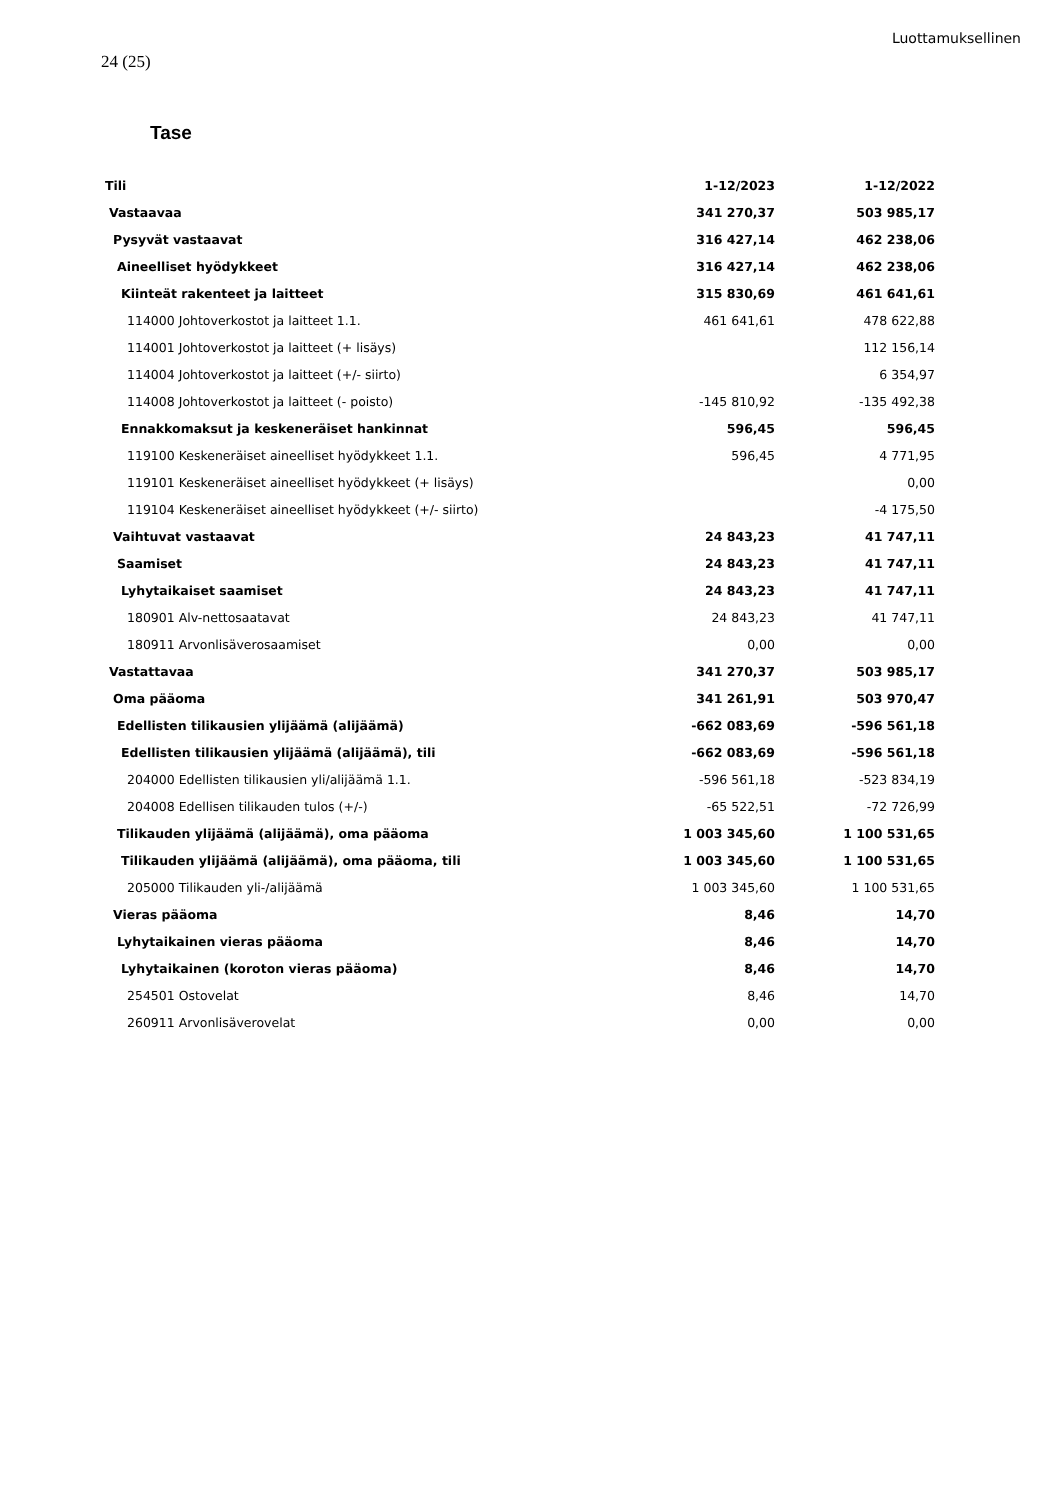Luottamuksellinen
24 (25)
Tase
| Tili | 1-12/2023 | 1-12/2022 |
| --- | --- | --- |
| Vastaavaa | 341 270,37 | 503 985,17 |
| Pysyvät vastaavat | 316 427,14 | 462 238,06 |
| Aineelliset hyödykkeet | 316 427,14 | 462 238,06 |
| Kiinteät rakenteet ja laitteet | 315 830,69 | 461 641,61 |
| 114000 Johtoverkostot ja laitteet 1.1. | 461 641,61 | 478 622,88 |
| 114001 Johtoverkostot ja laitteet (+ lisäys) | | 112 156,14 |
| 114004 Johtoverkostot ja laitteet (+/- siirto) | | 6 354,97 |
| 114008 Johtoverkostot ja laitteet (- poisto) | -145 810,92 | -135 492,38 |
| Ennakkomaksut ja keskeneräiset hankinnat | 596,45 | 596,45 |
| 119100 Keskeneräiset aineelliset hyödykkeet 1.1. | 596,45 | 4 771,95 |
| 119101 Keskeneräiset aineelliset hyödykkeet (+ lisäys) | | 0,00 |
| 119104 Keskeneräiset aineelliset hyödykkeet (+/- siirto) | | -4 175,50 |
| Vaihtuvat vastaavat | 24 843,23 | 41 747,11 |
| Saamiset | 24 843,23 | 41 747,11 |
| Lyhytaikaiset saamiset | 24 843,23 | 41 747,11 |
| 180901 Alv-nettosaatavat | 24 843,23 | 41 747,11 |
| 180911 Arvonlisäverosaamiset | 0,00 | 0,00 |
| Vastattavaa | 341 270,37 | 503 985,17 |
| Oma pääoma | 341 261,91 | 503 970,47 |
| Edellisten tilikausien ylijäämä (alijäämä) | -662 083,69 | -596 561,18 |
| Edellisten tilikausien ylijäämä (alijäämä), tili | -662 083,69 | -596 561,18 |
| 204000 Edellisten tilikausien yli/alijäämä 1.1. | -596 561,18 | -523 834,19 |
| 204008 Edellisen tilikauden tulos (+/-) | -65 522,51 | -72 726,99 |
| Tilikauden ylijäämä (alijäämä), oma pääoma | 1 003 345,60 | 1 100 531,65 |
| Tilikauden ylijäämä (alijäämä), oma pääoma, tili | 1 003 345,60 | 1 100 531,65 |
| 205000 Tilikauden yli-/alijäämä | 1 003 345,60 | 1 100 531,65 |
| Vieras pääoma | 8,46 | 14,70 |
| Lyhytaikainen vieras pääoma | 8,46 | 14,70 |
| Lyhytaikainen (koroton vieras pääoma) | 8,46 | 14,70 |
| 254501 Ostovelat | 8,46 | 14,70 |
| 260911 Arvonlisäverovelat | 0,00 | 0,00 |